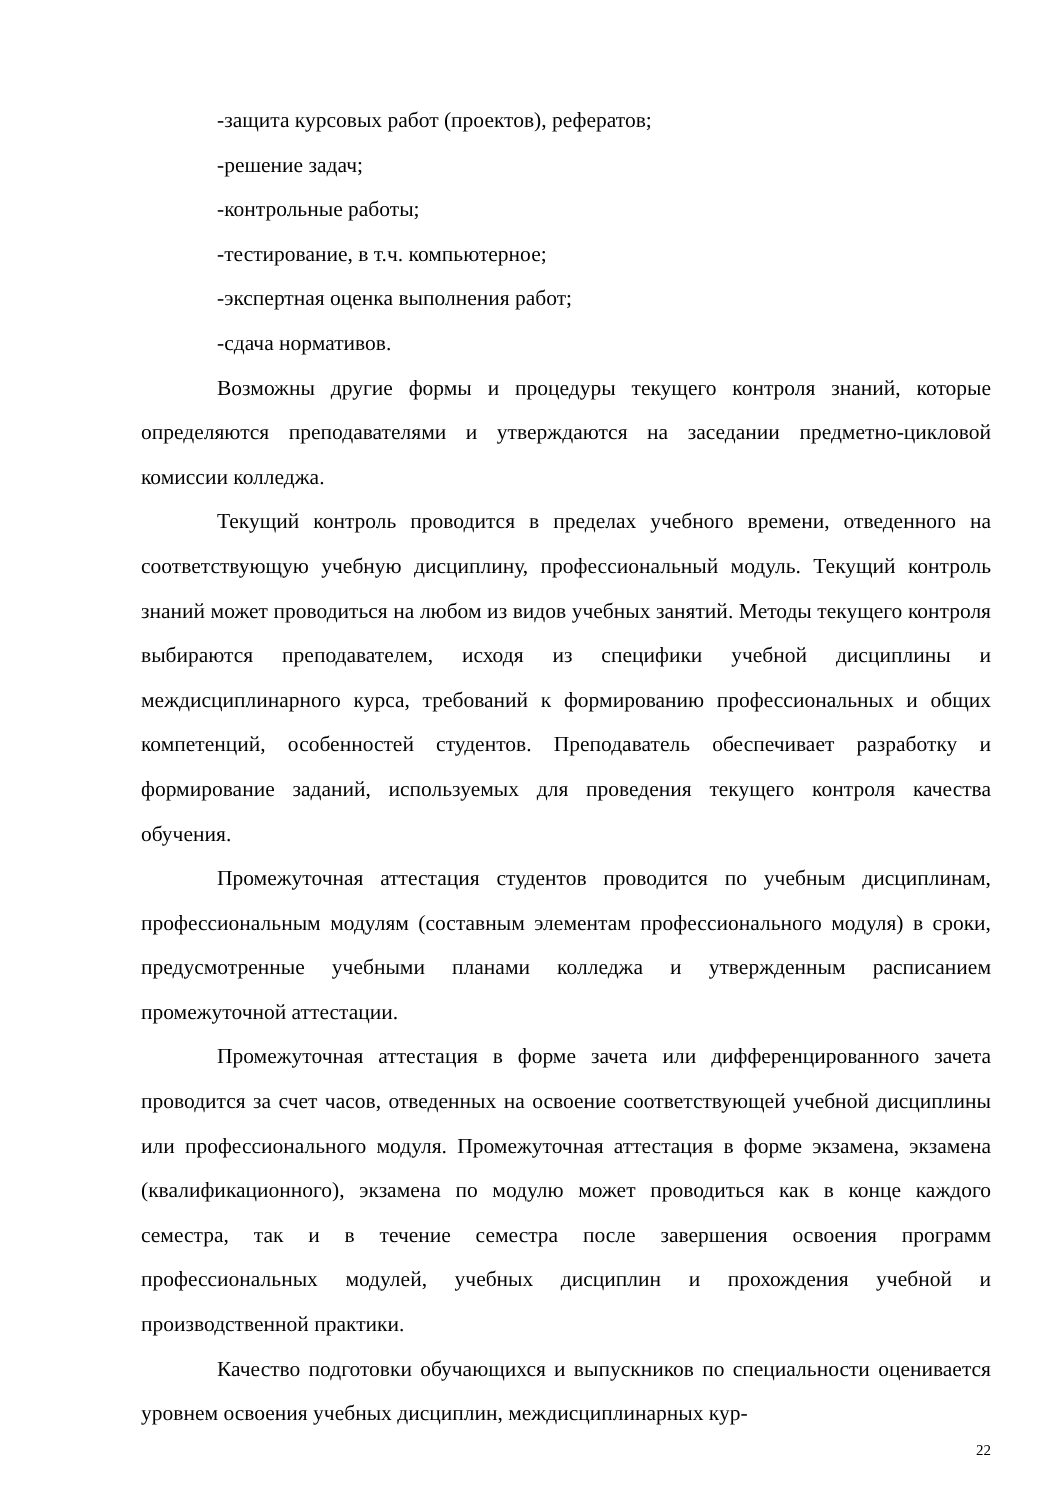-защита курсовых работ (проектов), рефератов;
-решение задач;
-контрольные работы;
-тестирование, в т.ч. компьютерное;
-экспертная оценка выполнения работ;
-сдача нормативов.
Возможны другие формы и процедуры текущего контроля знаний, которые определяются преподавателями и утверждаются на заседании предметно-цикловой комиссии колледжа.
Текущий контроль проводится в пределах учебного времени, отведенного на соответствующую учебную дисциплину, профессиональный модуль. Текущий контроль знаний может проводиться на любом из видов учебных занятий. Методы текущего контроля выбираются преподавателем, исходя из специфики учебной дисциплины и междисциплинарного курса, требований к формированию профессиональных и общих компетенций, особенностей студентов. Преподаватель обеспечивает разработку и формирование заданий, используемых для проведения текущего контроля качества обучения.
Промежуточная аттестация студентов проводится по учебным дисциплинам, профессиональным модулям (составным элементам профессионального модуля) в сроки, предусмотренные учебными планами колледжа и утвержденным расписанием промежуточной аттестации.
Промежуточная аттестация в форме зачета или дифференцированного зачета проводится за счет часов, отведенных на освоение соответствующей учебной дисциплины или профессионального модуля. Промежуточная аттестация в форме экзамена, экзамена (квалификационного), экзамена по модулю может проводиться как в конце каждого семестра, так и в течение семестра после завершения освоения программ профессиональных модулей, учебных дисциплин и прохождения учебной и производственной практики.
Качество подготовки обучающихся и выпускников по специальности оценивается уровнем освоения учебных дисциплин, междисциплинарных кур-
22